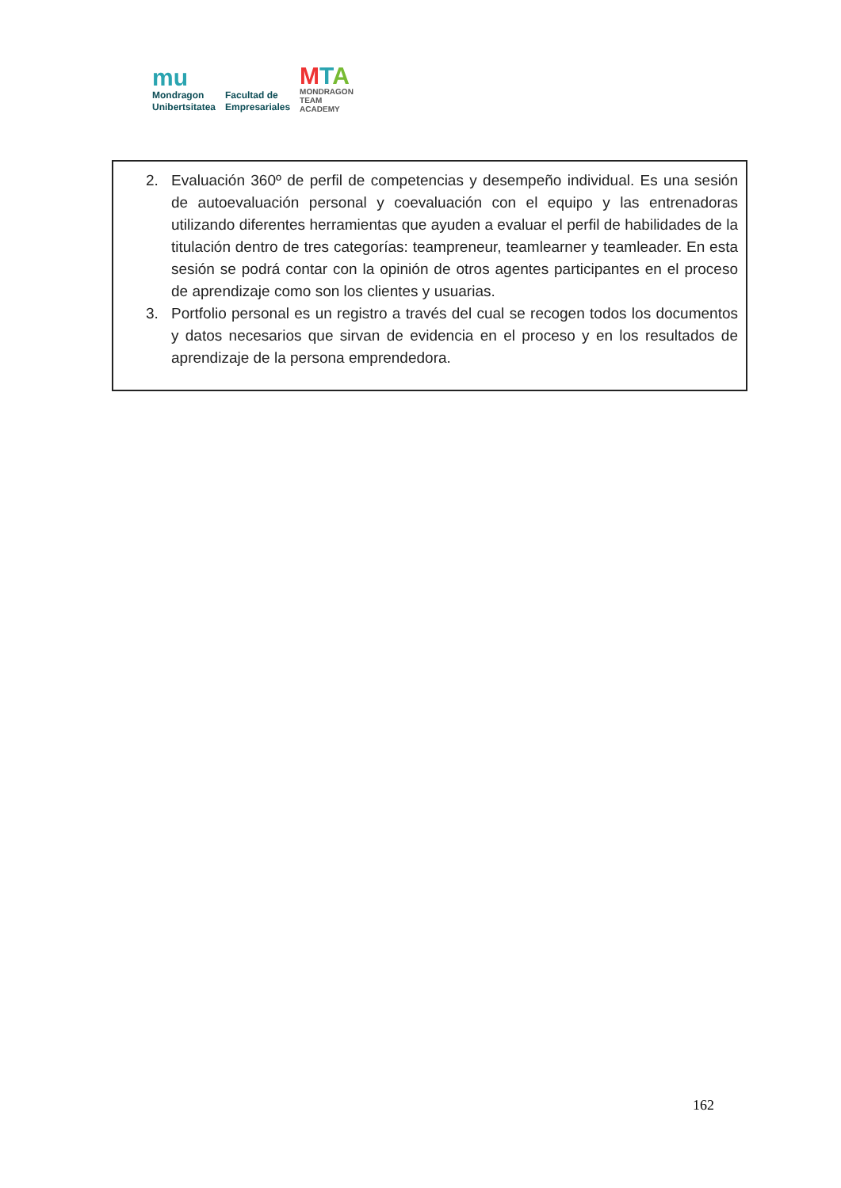mu
Mondragon
Unibertsitatea
Facultad de
Empresariales
MTA
MONDRAGON
TEAM
ACADEMY
2. Evaluación 360º de perfil de competencias y desempeño individual. Es una sesión de autoevaluación personal y coevaluación con el equipo y las entrenadoras utilizando diferentes herramientas que ayuden a evaluar el perfil de habilidades de la titulación dentro de tres categorías: teampreneur, teamlearner y teamleader. En esta sesión se podrá contar con la opinión de otros agentes participantes en el proceso de aprendizaje como son los clientes y usuarias.
3. Portfolio personal es un registro a través del cual se recogen todos los documentos y datos necesarios que sirvan de evidencia en el proceso y en los resultados de aprendizaje de la persona emprendedora.
162